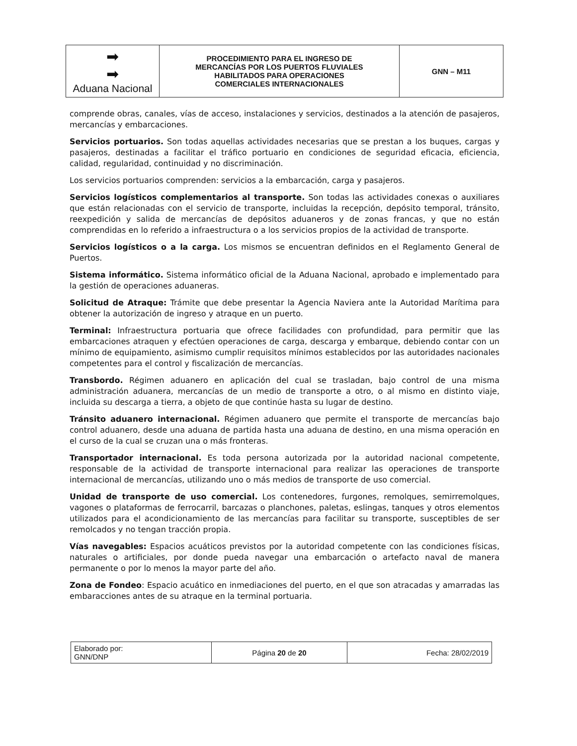| ➡ ➡ Aduana Nacional | PROCEDIMIENTO PARA EL INGRESO DE MERCANCÍAS POR LOS PUERTOS FLUVIALES HABILITADOS PARA OPERACIONES COMERCIALES INTERNACIONALES | GNN – M11 |
comprende obras, canales, vías de acceso, instalaciones y servicios, destinados a la atención de pasajeros, mercancías y embarcaciones.
Servicios portuarios. Son todas aquellas actividades necesarias que se prestan a los buques, cargas y pasajeros, destinadas a facilitar el tráfico portuario en condiciones de seguridad eficacia, eficiencia, calidad, regularidad, continuidad y no discriminación.
Los servicios portuarios comprenden: servicios a la embarcación, carga y pasajeros.
Servicios logísticos complementarios al transporte. Son todas las actividades conexas o auxiliares que están relacionadas con el servicio de transporte, incluidas la recepción, depósito temporal, tránsito, reexpedición y salida de mercancías de depósitos aduaneros y de zonas francas, y que no están comprendidas en lo referido a infraestructura o a los servicios propios de la actividad de transporte.
Servicios logísticos o a la carga. Los mismos se encuentran definidos en el Reglamento General de Puertos.
Sistema informático. Sistema informático oficial de la Aduana Nacional, aprobado e implementado para la gestión de operaciones aduaneras.
Solicitud de Atraque: Trámite que debe presentar la Agencia Naviera ante la Autoridad Marítima para obtener la autorización de ingreso y atraque en un puerto.
Terminal: Infraestructura portuaria que ofrece facilidades con profundidad, para permitir que las embarcaciones atraquen y efectúen operaciones de carga, descarga y embarque, debiendo contar con un mínimo de equipamiento, asimismo cumplir requisitos mínimos establecidos por las autoridades nacionales competentes para el control y fiscalización de mercancías.
Transbordo. Régimen aduanero en aplicación del cual se trasladan, bajo control de una misma administración aduanera, mercancías de un medio de transporte a otro, o al mismo en distinto viaje, incluida su descarga a tierra, a objeto de que continúe hasta su lugar de destino.
Tránsito aduanero internacional. Régimen aduanero que permite el transporte de mercancías bajo control aduanero, desde una aduana de partida hasta una aduana de destino, en una misma operación en el curso de la cual se cruzan una o más fronteras.
Transportador internacional. Es toda persona autorizada por la autoridad nacional competente, responsable de la actividad de transporte internacional para realizar las operaciones de transporte internacional de mercancías, utilizando uno o más medios de transporte de uso comercial.
Unidad de transporte de uso comercial. Los contenedores, furgones, remolques, semirremolques, vagones o plataformas de ferrocarril, barcazas o planchones, paletas, eslingas, tanques y otros elementos utilizados para el acondicionamiento de las mercancías para facilitar su transporte, susceptibles de ser remolcados y no tengan tracción propia.
Vías navegables: Espacios acuáticos previstos por la autoridad competente con las condiciones físicas, naturales o artificiales, por donde pueda navegar una embarcación o artefacto naval de manera permanente o por lo menos la mayor parte del año.
Zona de Fondeo: Espacio acuático en inmediaciones del puerto, en el que son atracadas y amarradas las embaracciones antes de su atraque en la terminal portuaria.
| Elaborado por: GNN/DNP | Página 20 de 20 | Fecha: 28/02/2019 |